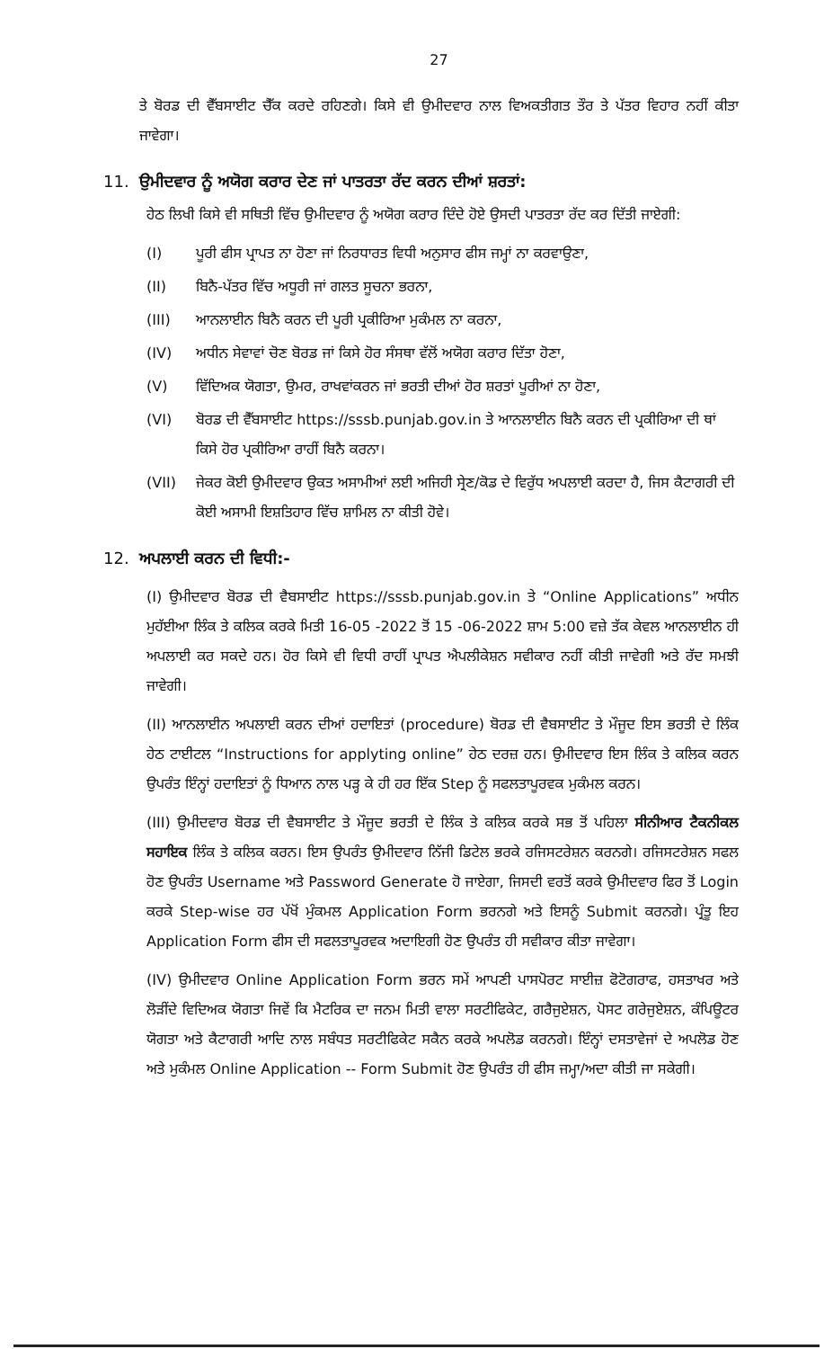27
ਤੇ ਬੋਰਡ ਦੀ ਵੈੱਬਸਾਈਟ ਚੈੱਕ ਕਰਦੇ ਰਹਿਣਗੇ। ਕਿਸੇ ਵੀ ਉਮੀਦਵਾਰ ਨਾਲ ਵਿਅਕਤੀਗਤ ਤੌਰ ਤੇ ਪੱਤਰ ਵਿਹਾਰ ਨਹੀਂ ਕੀਤਾ ਜਾਵੇਗਾ।
11. ਉਮੀਦਵਾਰ ਨੂੰ ਅਯੋਗ ਕਰਾਰ ਦੇਣ ਜਾਂ ਪਾਤਰਤਾ ਰੱਦ ਕਰਨ ਦੀਆਂ ਸ਼ਰਤਾਂ:
ਹੇਠ ਲਿਖੀ ਕਿਸੇ ਵੀ ਸਥਿਤੀ ਵਿੱਚ ਉਮੀਦਵਾਰ ਨੂੰ ਅਯੋਗ ਕਰਾਰ ਦਿੰਦੇ ਹੋਏ ਉਸਦੀ ਪਾਤਰਤਾ ਰੱਦ ਕਰ ਦਿੱਤੀ ਜਾਏਗੀ:
(I) ਪੂਰੀ ਫੀਸ ਪ੍ਰਾਪਤ ਨਾ ਹੋਣਾ ਜਾਂ ਨਿਰਧਾਰਤ ਵਿਧੀ ਅਨੁਸਾਰ ਫੀਸ ਜਮ੍ਹਾਂ ਨਾ ਕਰਵਾਉਣਾ,
(II) ਬਿਨੈ-ਪੱਤਰ ਵਿੱਚ ਅਧੂਰੀ ਜਾਂ ਗਲਤ ਸੂਚਨਾ ਭਰਨਾ,
(III) ਆਨਲਾਈਨ ਬਿਨੈ ਕਰਨ ਦੀ ਪੂਰੀ ਪ੍ਰਕੀਰਿਆ ਮੁਕੰਮਲ ਨਾ ਕਰਨਾ,
(IV) ਅਧੀਨ ਸੇਵਾਵਾਂ ਚੋਣ ਬੋਰਡ ਜਾਂ ਕਿਸੇ ਹੋਰ ਸੰਸਥਾ ਵੱਲੋਂ ਅਯੋਗ ਕਰਾਰ ਦਿੱਤਾ ਹੋਣਾ,
(V) ਵਿੱਦਿਅਕ ਯੋਗਤਾ, ਉਮਰ, ਰਾਖਵਾਂਕਰਨ ਜਾਂ ਭਰਤੀ ਦੀਆਂ ਹੋਰ ਸ਼ਰਤਾਂ ਪੂਰੀਆਂ ਨਾ ਹੋਣਾ,
(VI) ਬੋਰਡ ਦੀ ਵੈੱਬਸਾਈਟ https://sssb.punjab.gov.in ਤੇ ਆਨਲਾਈਨ ਬਿਨੈ ਕਰਨ ਦੀ ਪ੍ਰਕੀਰਿਆ ਦੀ ਥਾਂ ਕਿਸੇ ਹੋਰ ਪ੍ਰਕੀਰਿਆ ਰਾਹੀਂ ਬਿਨੈ ਕਰਨਾ।
(VII) ਜੇਕਰ ਕੋਈ ਉਮੀਦਵਾਰ ਉਕਤ ਅਸਾਮੀਆਂ ਲਈ ਅਜਿਹੀ ਸ੍ਰੇਣ/ਕੋਡ ਦੇ ਵਿਰੁੱਧ ਅਪਲਾਈ ਕਰਦਾ ਹੈ, ਜਿਸ ਕੈਟਾਗਰੀ ਦੀ ਕੋਈ ਅਸਾਮੀ ਇਸ਼ਤਿਹਾਰ ਵਿੱਚ ਸ਼ਾਮਿਲ ਨਾ ਕੀਤੀ ਹੋਵੇ।
12. ਅਪਲਾਈ ਕਰਨ ਦੀ ਵਿਧੀ:-
(I) ਉਮੀਦਵਾਰ ਬੋਰਡ ਦੀ ਵੈਬਸਾਈਟ https://sssb.punjab.gov.in ਤੇ “Online Applications” ਅਧੀਨ ਮੁਹੱਈਆ ਲਿੰਕ ਤੇ ਕਲਿਕ ਕਰਕੇ ਮਿਤੀ 16-05 -2022 ਤੋਂ 15 -06-2022 ਸ਼ਾਮ 5:00 ਵਜ਼ੇ ਤੱਕ ਕੇਵਲ ਆਨਲਾਈਨ ਹੀ ਅਪਲਾਈ ਕਰ ਸਕਦੇ ਹਨ। ਹੋਰ ਕਿਸੇ ਵੀ ਵਿਧੀ ਰਾਹੀਂ ਪ੍ਰਾਪਤ ਐਪਲੀਕੇਸ਼ਨ ਸਵੀਕਾਰ ਨਹੀਂ ਕੀਤੀ ਜਾਵੇਗੀ ਅਤੇ ਰੱਦ ਸਮਝੀ ਜਾਵੇਗੀ।
(II) ਆਨਲਾਈਨ ਅਪਲਾਈ ਕਰਨ ਦੀਆਂ ਹਦਾਇਤਾਂ (procedure) ਬੋਰਡ ਦੀ ਵੈਬਸਾਈਟ ਤੇ ਮੌਜੂਦ ਇਸ ਭਰਤੀ ਦੇ ਲਿੰਕ ਹੇਠ ਟਾਈਟਲ “Instructions for applyting online” ਹੇਠ ਦਰਜ਼ ਹਨ। ਉਮੀਦਵਾਰ ਇਸ ਲਿੰਕ ਤੇ ਕਲਿਕ ਕਰਨ ਉਪਰੰਤ ਇੰਨ੍ਹਾਂ ਹਦਾਇਤਾਂ ਨੂੰ ਧਿਆਨ ਨਾਲ ਪੜ੍ਹ ਕੇ ਹੀ ਹਰ ਇੱਕ Step ਨੂੰ ਸਫਲਤਾਪੂਰਵਕ ਮੁਕੰਮਲ ਕਰਨ।
(III) ਉਮੀਦਵਾਰ ਬੋਰਡ ਦੀ ਵੈਬਸਾਈਟ ਤੇ ਮੌਜੂਦ ਭਰਤੀ ਦੇ ਲਿੰਕ ਤੇ ਕਲਿਕ ਕਰਕੇ ਸਭ ਤੋਂ ਪਹਿਲਾ ਸੀਨੀਆਰ ਟੈਕਨੀਕਲ ਸਹਾਇਕ ਲਿੰਕ ਤੇ ਕਲਿਕ ਕਰਨ। ਇਸ ਉਪਰੰਤ ਉਮੀਦਵਾਰ ਨਿੱਜੀ ਡਿਟੇਲ ਭਰਕੇ ਰਜਿਸਟਰੇਸ਼ਨ ਕਰਨਗੇ। ਰਜਿਸਟਰੇਸ਼ਨ ਸਫਲ ਹੋਣ ਉਪਰੰਤ Username ਅਤੇ Password Generate ਹੋ ਜਾਏਗਾ, ਜਿਸਦੀ ਵਰਤੋਂ ਕਰਕੇ ਉਮੀਦਵਾਰ ਫਿਰ ਤੋਂ Login ਕਰਕੇ Step-wise ਹਰ ਪੱਖੋਂ ਮੁੰਕਮਲ Application Form ਭਰਨਗੇ ਅਤੇ ਇਸਨੂੰ Submit ਕਰਨਗੇ। ਪ੍ਰੰਤੂ ਇਹ Application Form ਫੀਸ ਦੀ ਸਫਲਤਾਪੂਰਵਕ ਅਦਾਇਗੀ ਹੋਣ ਉਪਰੰਤ ਹੀ ਸਵੀਕਾਰ ਕੀਤਾ ਜਾਵੇਗਾ।
(IV) ਉਮੀਦਵਾਰ Online Application Form ਭਰਨ ਸਮੇਂ ਆਪਣੀ ਪਾਸਪੋਰਟ ਸਾਈਜ਼ ਫੋਟੋਗਰਾਫ, ਹਸਤਾਖਰ ਅਤੇ ਲੋੜੀਂਦੇ ਵਿਦਿਅਕ ਯੋਗਤਾ ਜਿਵੇਂ ਕਿ ਮੈਟਰਿਕ ਦਾ ਜਨਮ ਮਿਤੀ ਵਾਲਾ ਸਰਟੀਫਿਕੇਟ, ਗਰੈਜੁਏਸ਼ਨ, ਪੋਸਟ ਗਰੇਜੁਏਸ਼ਨ, ਕੰਪਿਊਟਰ ਯੋਗਤਾ ਅਤੇ ਕੈਟਾਗਰੀ ਆਦਿ ਨਾਲ ਸਬੰਧਤ ਸਰਟੀਫਿਕੇਟ ਸਕੈਨ ਕਰਕੇ ਅਪਲੋਡ ਕਰਨਗੇ। ਇੰਨ੍ਹਾਂ ਦਸਤਾਵੇਜਾਂ ਦੇ ਅਪਲੋਡ ਹੋਣ ਅਤੇ ਮੁਕੰਮਲ Online Application -- Form Submit ਹੋਣ ਉਪਰੰਤ ਹੀ ਫੀਸ ਜਮ੍ਹਾ/ਅਦਾ ਕੀਤੀ ਜਾ ਸਕੇਗੀ।